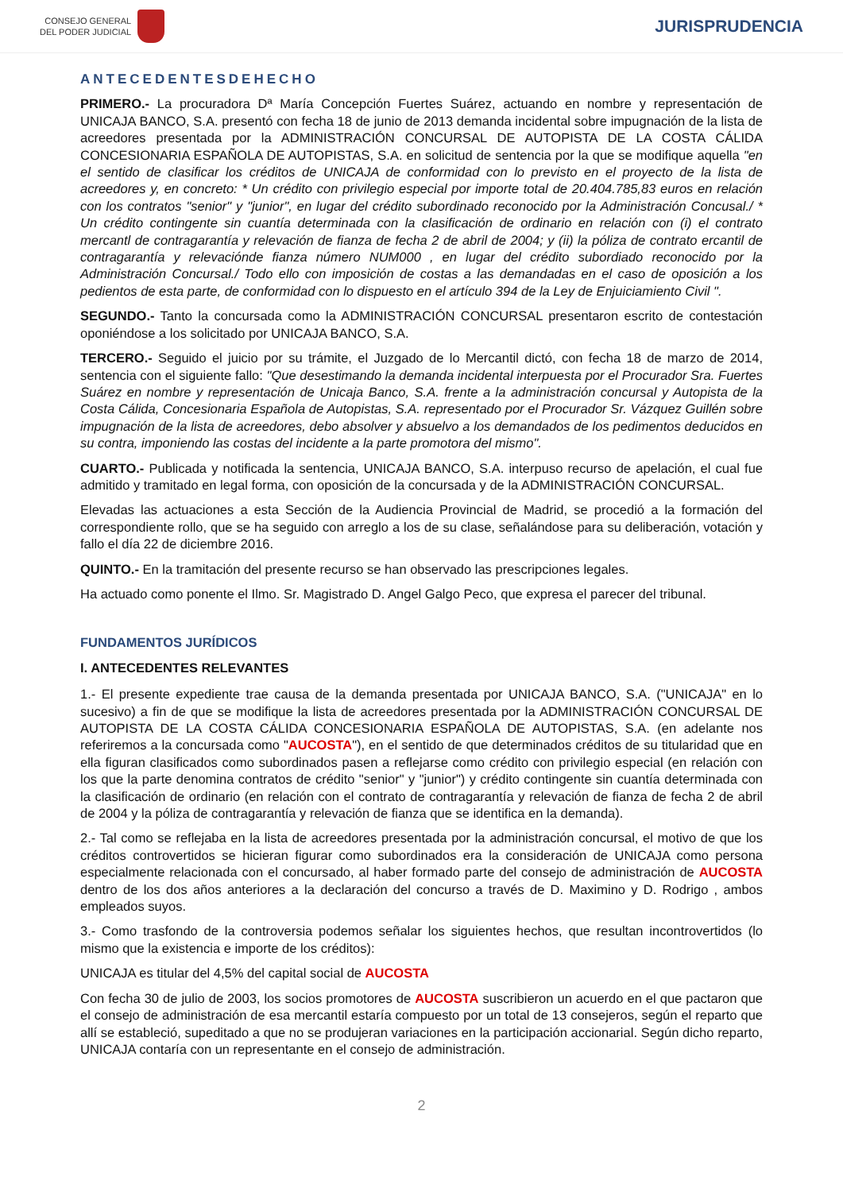CONSEJO GENERAL
DEL PODER JUDICIAL
JURISPRUDENCIA
ANTECEDENTESDEHECHO
PRIMERO.- La procuradora Dª María Concepción Fuertes Suárez, actuando en nombre y representación de UNICAJA BANCO, S.A. presentó con fecha 18 de junio de 2013 demanda incidental sobre impugnación de la lista de acreedores presentada por la ADMINISTRACIÓN CONCURSAL DE AUTOPISTA DE LA COSTA CÁLIDA CONCESIONARIA ESPAÑOLA DE AUTOPISTAS, S.A. en solicitud de sentencia por la que se modifique aquella "en el sentido de clasificar los créditos de UNICAJA de conformidad con lo previsto en el proyecto de la lista de acreedores y, en concreto: * Un crédito con privilegio especial por importe total de 20.404.785,83 euros en relación con los contratos "senior" y "junior", en lugar del crédito subordinado reconocido por la Administración Concusal./ * Un crédito contingente sin cuantía determinada con la clasificación de ordinario en relación con (i) el contrato mercantl de contragarantía y relevación de fianza de fecha 2 de abril de 2004; y (ii) la póliza de contrato ercantil de contragarantía y relevaciónde fianza número NUM000 , en lugar del crédito subordiado reconocido por la Administración Concursal./ Todo ello con imposición de costas a las demandadas en el caso de oposición a los pedientos de esta parte, de conformidad con lo dispuesto en el artículo 394 de la Ley de Enjuiciamiento Civil ".
SEGUNDO.- Tanto la concursada como la ADMINISTRACIÓN CONCURSAL presentaron escrito de contestación oponiéndose a los solicitado por UNICAJA BANCO, S.A.
TERCERO.- Seguido el juicio por su trámite, el Juzgado de lo Mercantil dictó, con fecha 18 de marzo de 2014, sentencia con el siguiente fallo: "Que desestimando la demanda incidental interpuesta por el Procurador Sra. Fuertes Suárez en nombre y representación de Unicaja Banco, S.A. frente a la administración concursal y Autopista de la Costa Cálida, Concesionaria Española de Autopistas, S.A. representado por el Procurador Sr. Vázquez Guillén sobre impugnación de la lista de acreedores, debo absolver y absuelvo a los demandados de los pedimentos deducidos en su contra, imponiendo las costas del incidente a la parte promotora del mismo".
CUARTO.- Publicada y notificada la sentencia, UNICAJA BANCO, S.A. interpuso recurso de apelación, el cual fue admitido y tramitado en legal forma, con oposición de la concursada y de la ADMINISTRACIÓN CONCURSAL.
Elevadas las actuaciones a esta Sección de la Audiencia Provincial de Madrid, se procedió a la formación del correspondiente rollo, que se ha seguido con arreglo a los de su clase, señalándose para su deliberación, votación y fallo el día 22 de diciembre 2016.
QUINTO.- En la tramitación del presente recurso se han observado las prescripciones legales.
Ha actuado como ponente el Ilmo. Sr. Magistrado D. Angel Galgo Peco, que expresa el parecer del tribunal.
FUNDAMENTOS JURÍDICOS
I. ANTECEDENTES RELEVANTES
1.- El presente expediente trae causa de la demanda presentada por UNICAJA BANCO, S.A. ("UNICAJA" en lo sucesivo) a fin de que se modifique la lista de acreedores presentada por la ADMINISTRACIÓN CONCURSAL DE AUTOPISTA DE LA COSTA CÁLIDA CONCESIONARIA ESPAÑOLA DE AUTOPISTAS, S.A. (en adelante nos referiremos a la concursada como "AUCOSTA"), en el sentido de que determinados créditos de su titularidad que en ella figuran clasificados como subordinados pasen a reflejarse como crédito con privilegio especial (en relación con los que la parte denomina contratos de crédito "senior" y "junior") y crédito contingente sin cuantía determinada con la clasificación de ordinario (en relación con el contrato de contragarantía y relevación de fianza de fecha 2 de abril de 2004 y la póliza de contragarantía y relevación de fianza que se identifica en la demanda).
2.- Tal como se reflejaba en la lista de acreedores presentada por la administración concursal, el motivo de que los créditos controvertidos se hicieran figurar como subordinados era la consideración de UNICAJA como persona especialmente relacionada con el concursado, al haber formado parte del consejo de administración de AUCOSTA dentro de los dos años anteriores a la declaración del concurso a través de D. Maximino y D. Rodrigo , ambos empleados suyos.
3.- Como trasfondo de la controversia podemos señalar los siguientes hechos, que resultan incontrovertidos (lo mismo que la existencia e importe de los créditos):
UNICAJA es titular del 4,5% del capital social de AUCOSTA
Con fecha 30 de julio de 2003, los socios promotores de AUCOSTA suscribieron un acuerdo en el que pactaron que el consejo de administración de esa mercantil estaría compuesto por un total de 13 consejeros, según el reparto que allí se estableció, supeditado a que no se produjeran variaciones en la participación accionarial. Según dicho reparto, UNICAJA contaría con un representante en el consejo de administración.
2